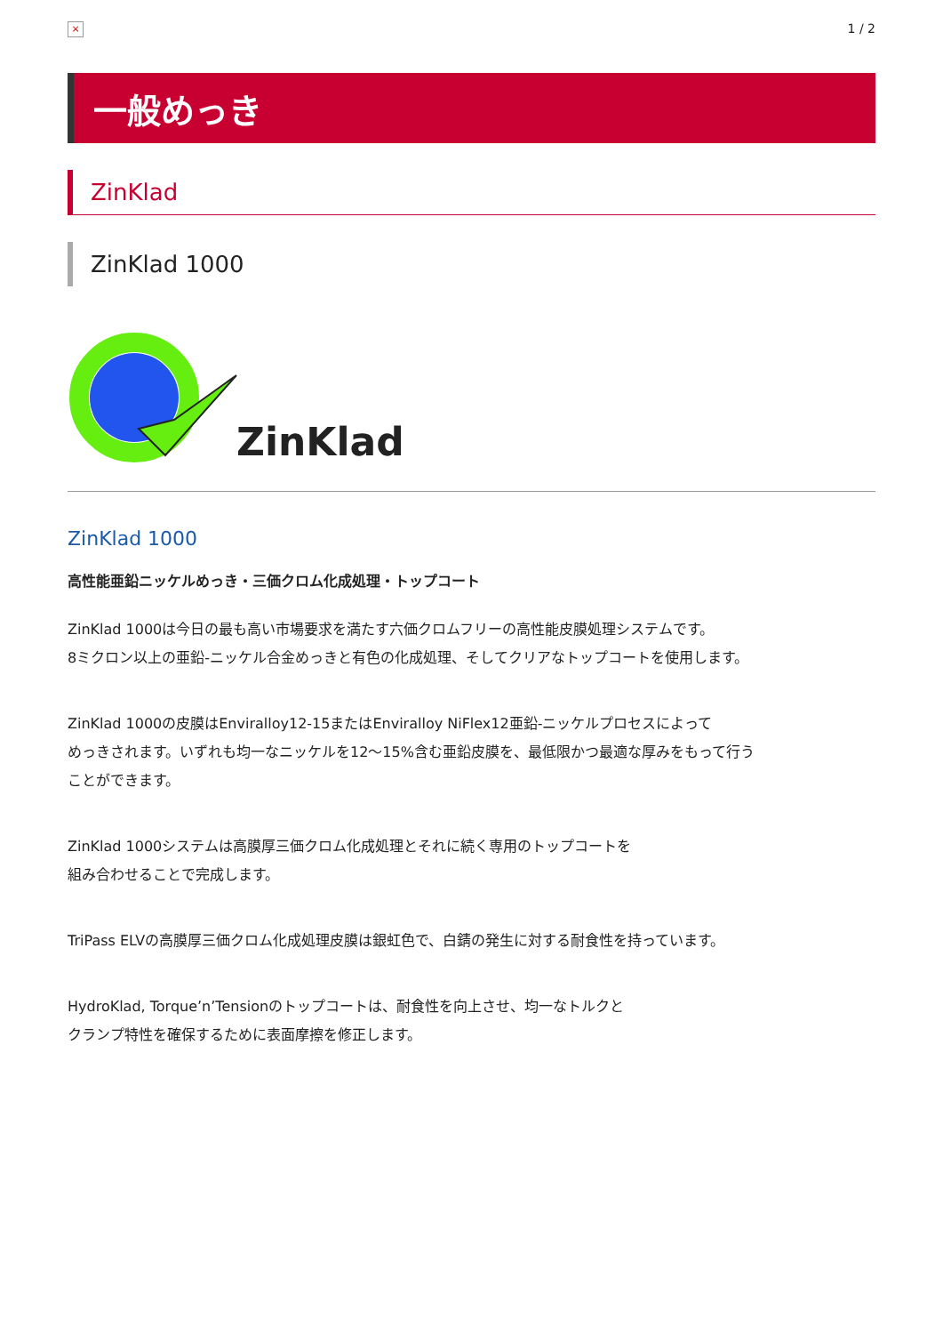×
1 / 2
一般めっき
ZinKlad
ZinKlad 1000
ZinKlad
ZinKlad 1000
高性能亜鉛ニッケルめっき・三価クロム化成処理・トップコート
ZinKlad 1000は今日の最も高い市場要求を満たす六価クロムフリーの高性能皮膜処理システムです。
8ミクロン以上の亜鉛-ニッケル合金めっきと有色の化成処理、そしてクリアなトップコートを使用します。
ZinKlad 1000の皮膜はEnviralloy12-15またはEnviralloy NiFlex12亜鉛-ニッケルプロセスによって
めっきされます。いずれも均一なニッケルを12～15%含む亜鉛皮膜を、最低限かつ最適な厚みをもって行う
ことができます。
ZinKlad 1000システムは高膜厚三価クロム化成処理とそれに続く専用のトップコートを
組み合わせることで完成します。
TriPass ELVの高膜厚三価クロム化成処理皮膜は銀虹色で、白錆の発生に対する耐食性を持っています。
HydroKlad, Torque’n’Tensionのトップコートは、耐食性を向上させ、均一なトルクと
クランプ特性を確保するために表面摩擦を修正します。